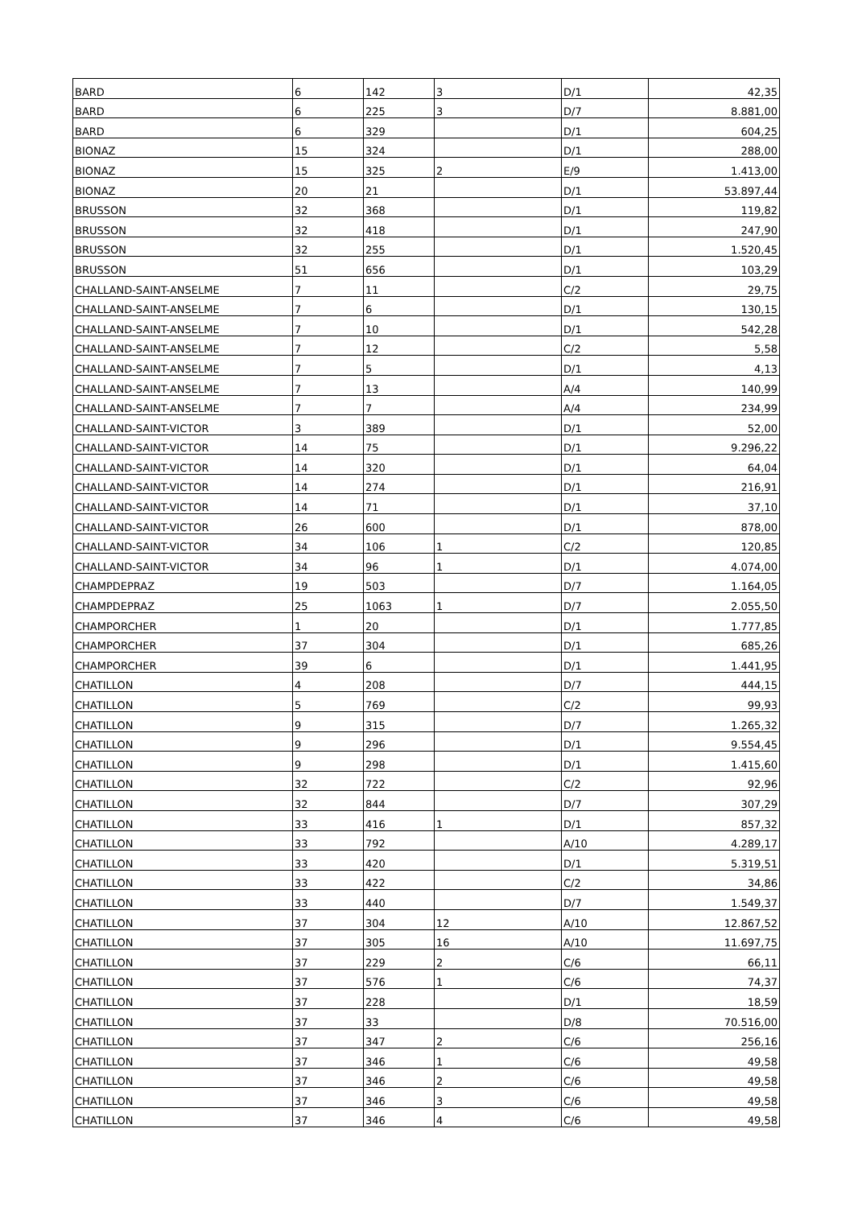| BARD | 6 | 142 | 3 | D/1 | 42,35 |
| BARD | 6 | 225 | 3 | D/7 | 8.881,00 |
| BARD | 6 | 329 | | D/1 | 604,25 |
| BIONAZ | 15 | 324 | | D/1 | 288,00 |
| BIONAZ | 15 | 325 | 2 | E/9 | 1.413,00 |
| BIONAZ | 20 | 21 | | D/1 | 53.897,44 |
| BRUSSON | 32 | 368 | | D/1 | 119,82 |
| BRUSSON | 32 | 418 | | D/1 | 247,90 |
| BRUSSON | 32 | 255 | | D/1 | 1.520,45 |
| BRUSSON | 51 | 656 | | D/1 | 103,29 |
| CHALLAND-SAINT-ANSELME | 7 | 11 | | C/2 | 29,75 |
| CHALLAND-SAINT-ANSELME | 7 | 6 | | D/1 | 130,15 |
| CHALLAND-SAINT-ANSELME | 7 | 10 | | D/1 | 542,28 |
| CHALLAND-SAINT-ANSELME | 7 | 12 | | C/2 | 5,58 |
| CHALLAND-SAINT-ANSELME | 7 | 5 | | D/1 | 4,13 |
| CHALLAND-SAINT-ANSELME | 7 | 13 | | A/4 | 140,99 |
| CHALLAND-SAINT-ANSELME | 7 | 7 | | A/4 | 234,99 |
| CHALLAND-SAINT-VICTOR | 3 | 389 | | D/1 | 52,00 |
| CHALLAND-SAINT-VICTOR | 14 | 75 | | D/1 | 9.296,22 |
| CHALLAND-SAINT-VICTOR | 14 | 320 | | D/1 | 64,04 |
| CHALLAND-SAINT-VICTOR | 14 | 274 | | D/1 | 216,91 |
| CHALLAND-SAINT-VICTOR | 14 | 71 | | D/1 | 37,10 |
| CHALLAND-SAINT-VICTOR | 26 | 600 | | D/1 | 878,00 |
| CHALLAND-SAINT-VICTOR | 34 | 106 | 1 | C/2 | 120,85 |
| CHALLAND-SAINT-VICTOR | 34 | 96 | 1 | D/1 | 4.074,00 |
| CHAMPDEPRAZ | 19 | 503 | | D/7 | 1.164,05 |
| CHAMPDEPRAZ | 25 | 1063 | 1 | D/7 | 2.055,50 |
| CHAMPORCHER | 1 | 20 | | D/1 | 1.777,85 |
| CHAMPORCHER | 37 | 304 | | D/1 | 685,26 |
| CHAMPORCHER | 39 | 6 | | D/1 | 1.441,95 |
| CHATILLON | 4 | 208 | | D/7 | 444,15 |
| CHATILLON | 5 | 769 | | C/2 | 99,93 |
| CHATILLON | 9 | 315 | | D/7 | 1.265,32 |
| CHATILLON | 9 | 296 | | D/1 | 9.554,45 |
| CHATILLON | 9 | 298 | | D/1 | 1.415,60 |
| CHATILLON | 32 | 722 | | C/2 | 92,96 |
| CHATILLON | 32 | 844 | | D/7 | 307,29 |
| CHATILLON | 33 | 416 | 1 | D/1 | 857,32 |
| CHATILLON | 33 | 792 | | A/10 | 4.289,17 |
| CHATILLON | 33 | 420 | | D/1 | 5.319,51 |
| CHATILLON | 33 | 422 | | C/2 | 34,86 |
| CHATILLON | 33 | 440 | | D/7 | 1.549,37 |
| CHATILLON | 37 | 304 | 12 | A/10 | 12.867,52 |
| CHATILLON | 37 | 305 | 16 | A/10 | 11.697,75 |
| CHATILLON | 37 | 229 | 2 | C/6 | 66,11 |
| CHATILLON | 37 | 576 | 1 | C/6 | 74,37 |
| CHATILLON | 37 | 228 | | D/1 | 18,59 |
| CHATILLON | 37 | 33 | | D/8 | 70.516,00 |
| CHATILLON | 37 | 347 | 2 | C/6 | 256,16 |
| CHATILLON | 37 | 346 | 1 | C/6 | 49,58 |
| CHATILLON | 37 | 346 | 2 | C/6 | 49,58 |
| CHATILLON | 37 | 346 | 3 | C/6 | 49,58 |
| CHATILLON | 37 | 346 | 4 | C/6 | 49,58 |